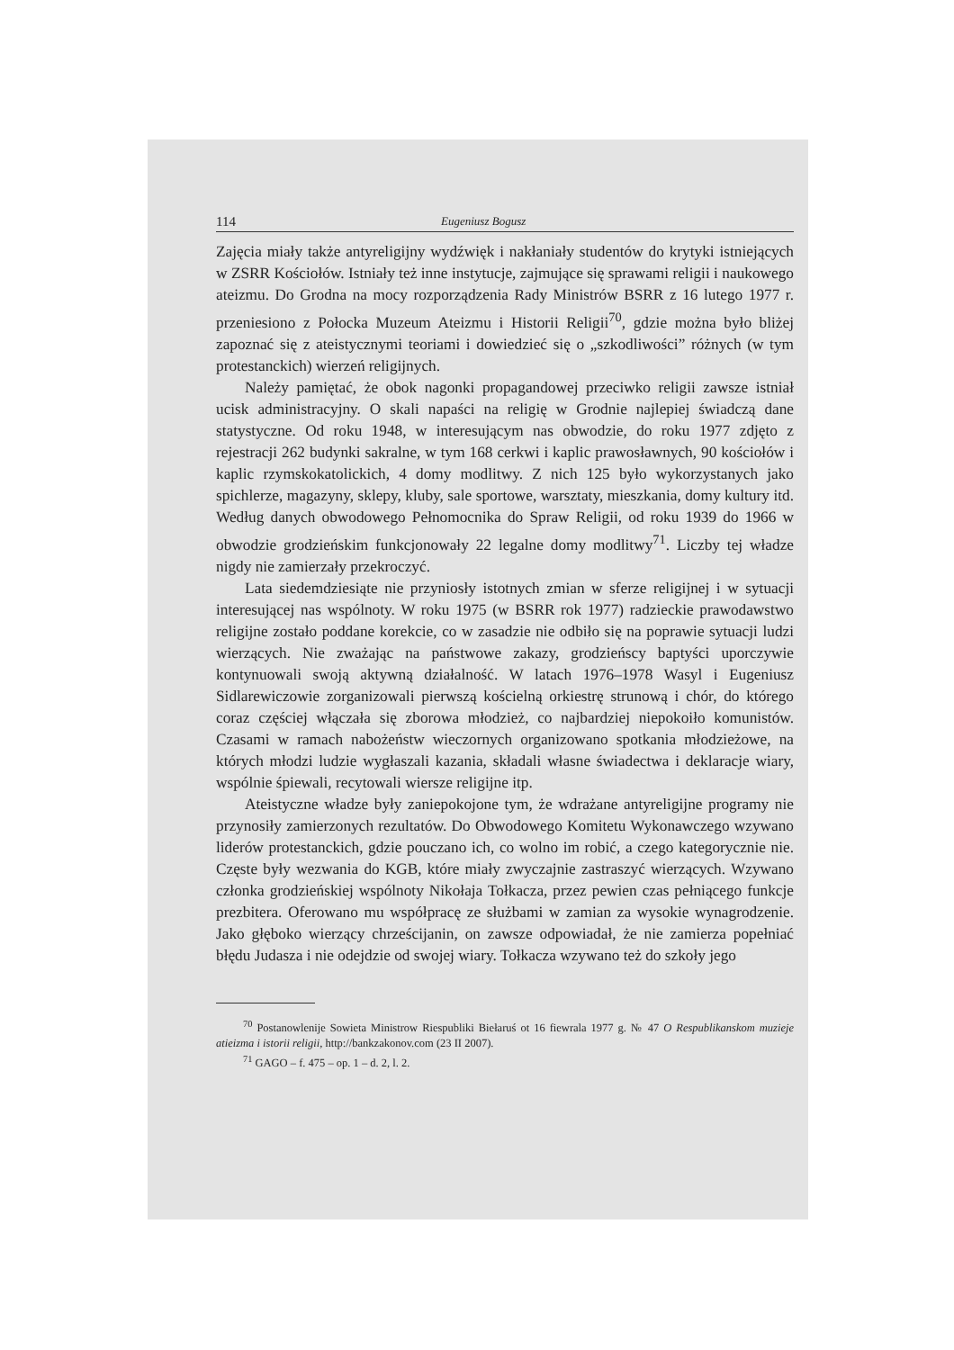114 Eugeniusz Bogusz
Zajęcia miały także antyreligijny wydźwięk i nakłaniały studentów do krytyki istniejących w ZSRR Kościołów. Istniały też inne instytucje, zajmujące się sprawami religii i naukowego ateizmu. Do Grodna na mocy rozporządzenia Rady Ministrów BSRR z 16 lutego 1977 r. przeniesiono z Połocka Muzeum Ateizmu i Historii Religii<sup>70</sup>, gdzie można było bliżej zapoznać się z ateistycznymi teoriami i dowiedzieć się o „szkodliwości” różnych (w tym protestanckich) wierzeń religijnych.
Należy pamiętać, że obok nagonki propagandowej przeciwko religii zawsze istniał ucisk administracyjny. O skali napaści na religię w Grodnie najlepiej świadczą dane statystyczne. Od roku 1948, w interesującym nas obwodzie, do roku 1977 zdjęto z rejestracji 262 budynki sakralne, w tym 168 cerkwi i kaplic prawosławnych, 90 kościołów i kaplic rzymskokatolickich, 4 domy modlitwy. Z nich 125 było wykorzystanych jako spichlerze, magazyny, sklepy, kluby, sale sportowe, warsztaty, mieszkania, domy kultury itd. Według danych obwodowego Pełnomocnika do Spraw Religii, od roku 1939 do 1966 w obwodzie grodzieńskim funkcjonowały 22 legalne domy modlitwy<sup>71</sup>. Liczby tej władze nigdy nie zamierzały przekroczyć.
Lata siedemdziesiąte nie przyniosły istotnych zmian w sferze religijnej i w sytuacji interesującej nas wspólnoty. W roku 1975 (w BSRR rok 1977) radzieckie prawodawstwo religijne zostało poddane korekcie, co w zasadzie nie odbiło się na poprawie sytuacji ludzi wierzących. Nie zważając na państwowe zakazy, grodzieńscy baptyści uporczywie kontynuowali swoją aktywną działalność. W latach 1976–1978 Wasyl i Eugeniusz Sidlarewiczowie zorganizowali pierwszą kościelną orkiestrę strunową i chór, do którego coraz częściej włączała się zborowa młodzież, co najbardziej niepokoiło komunistów. Czasami w ramach nabożeństw wieczornych organizowano spotkania młodzieżowe, na których młodzi ludzie wygłaszali kazania, składali własne świadectwa i deklaracje wiary, wspólnie śpiewali, recytowali wiersze religijne itp.
Ateistyczne władze były zaniepokojone tym, że wdrażane antyreligijne programy nie przynosiły zamierzonych rezultatów. Do Obwodowego Komitetu Wykonawczego wzywano liderów protestanckich, gdzie pouczano ich, co wolno im robić, a czego kategorycznie nie. Częste były wezwania do KGB, które miały zwyczajnie zastraszyć wierzących. Wzywano członka grodzieńskiej wspólnoty Nikołaja Tołkacza, przez pewien czas pełniącego funkcje prezbitera. Oferowano mu współpracę ze służbami w zamian za wysokie wynagrodzenie. Jako głęboko wierzący chrześcijanin, on zawsze odpowiadał, że nie zamierza popełniać błędu Judasza i nie odejdzie od swojej wiary. Tołkacza wzywano też do szkoły jego
<sup>70</sup> Postanowlenije Sowieta Ministrow Riespubliki Biełaruś ot 16 fiewrala 1977 g. № 47 O Respublikanskom muzieje atieizma i istorii religii, http://bankzakonov.com (23 II 2007).
<sup>71</sup> GAGO – f. 475 – op. 1 – d. 2, l. 2.